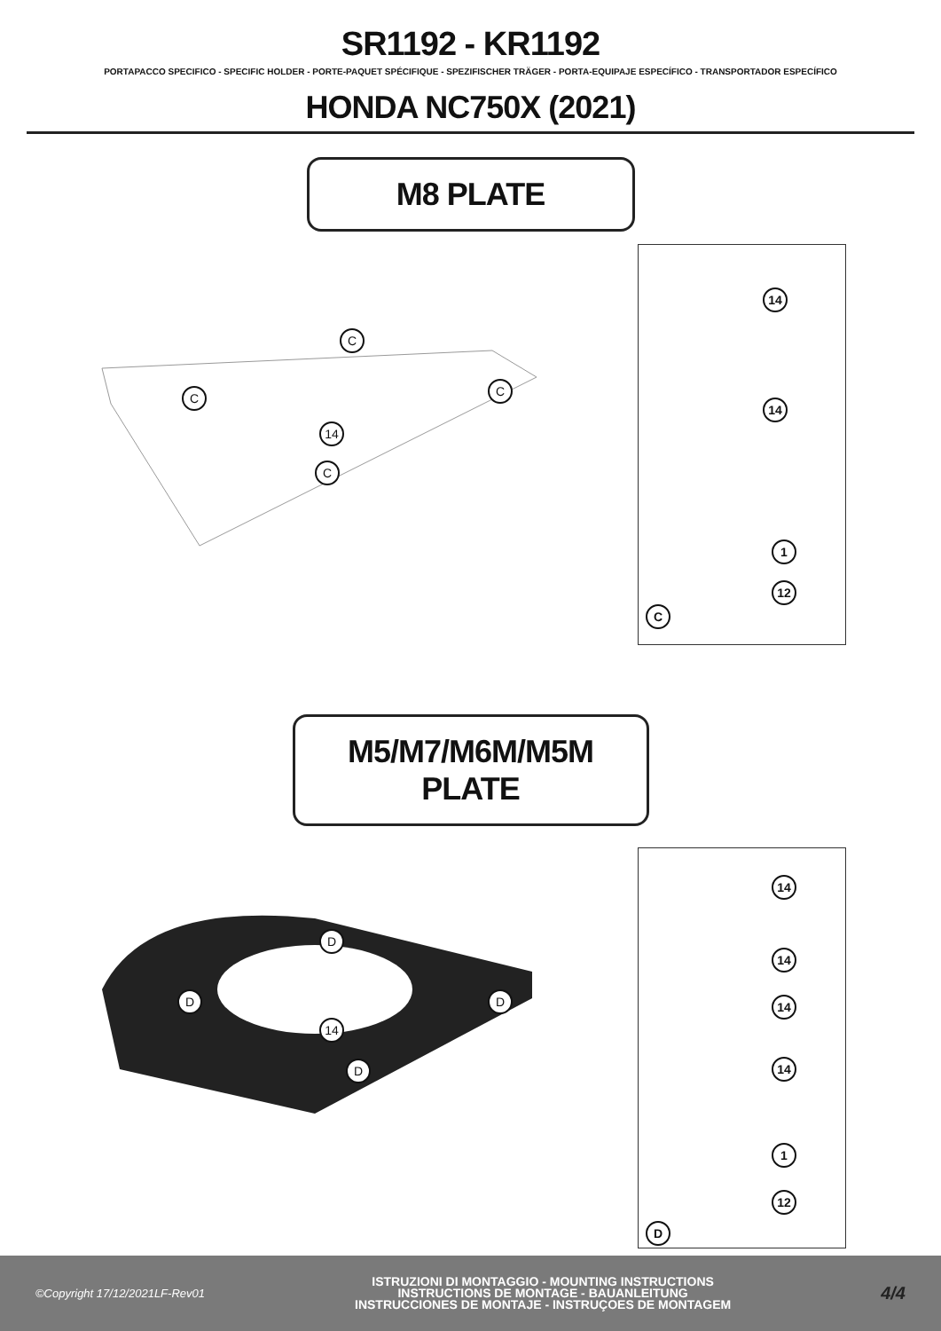SR1192 - KR1192
PORTAPACCO SPECIFICO - SPECIFIC HOLDER - PORTE-PAQUET SPÉCIFIQUE - SPEZIFISCHER TRÄGER - PORTA-EQUIPAJE ESPECÍFICO - TRANSPORTADOR ESPECÍFICO
HONDA NC750X (2021)
M8 PLATE
C
C C
14
C
14
14
1
12
C
M5/M7/M6M/M5M PLATE
D
D D
14
D
14
14
14
14
1
12
D
©Copyright 17/12/2021LF-Rev01
ISTRUZIONI DI MONTAGGIO - MOUNTING INSTRUCTIONS
INSTRUCTIONS DE MONTAGE - BAUANLEITUNG
INSTRUCCIONES DE MONTAJE - INSTRUÇOES DE MONTAGEM
4/4